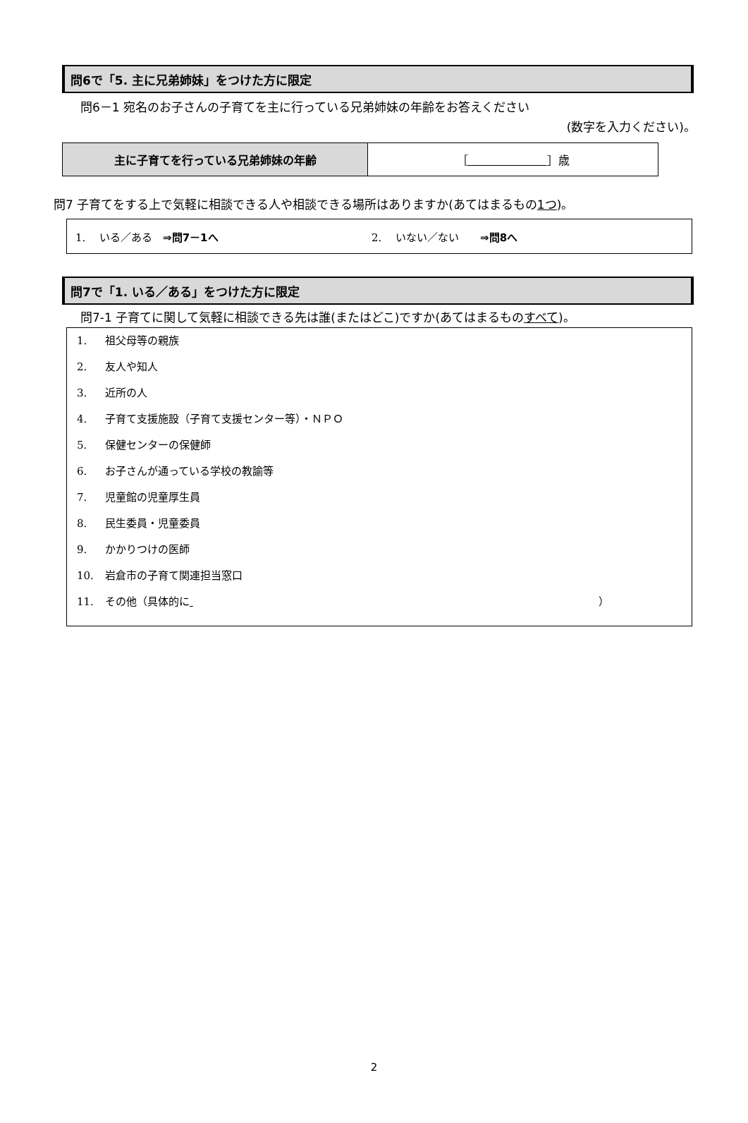問6で「5. 主に兄弟姉妹」をつけた方に限定
問6－1 宛名のお子さんの子育てを主に行っている兄弟姉妹の年齢をお答えください
(数字を入力ください)。
| 主に子育てを行っている兄弟姉妹の年齢 | ［ ］歳 |
問7 子育てをする上で気軽に相談できる人や相談できる場所はありますか(あてはまるもの1つ)。
1. 　いる／ある　⇒問7－1へ 2. 　いない／ない　　⇒問8へ
問7で「1. いる／ある」をつけた方に限定
問7-1 子育てに関して気軽に相談できる先は誰(またはどこ)ですか(あてはまるものすべて)。
1. 祖父母等の親族
2. 友人や知人
3. 近所の人
4. 子育て支援施設（子育て支援センター等）・ＮＰＯ
5. 保健センターの保健師
6. お子さんが通っている学校の教諭等
7. 児童館の児童厚生員
8. 民生委員・児童委員
9. かかりつけの医師
10. 岩倉市の子育て関連担当窓口
11. その他（具体的に ）
2